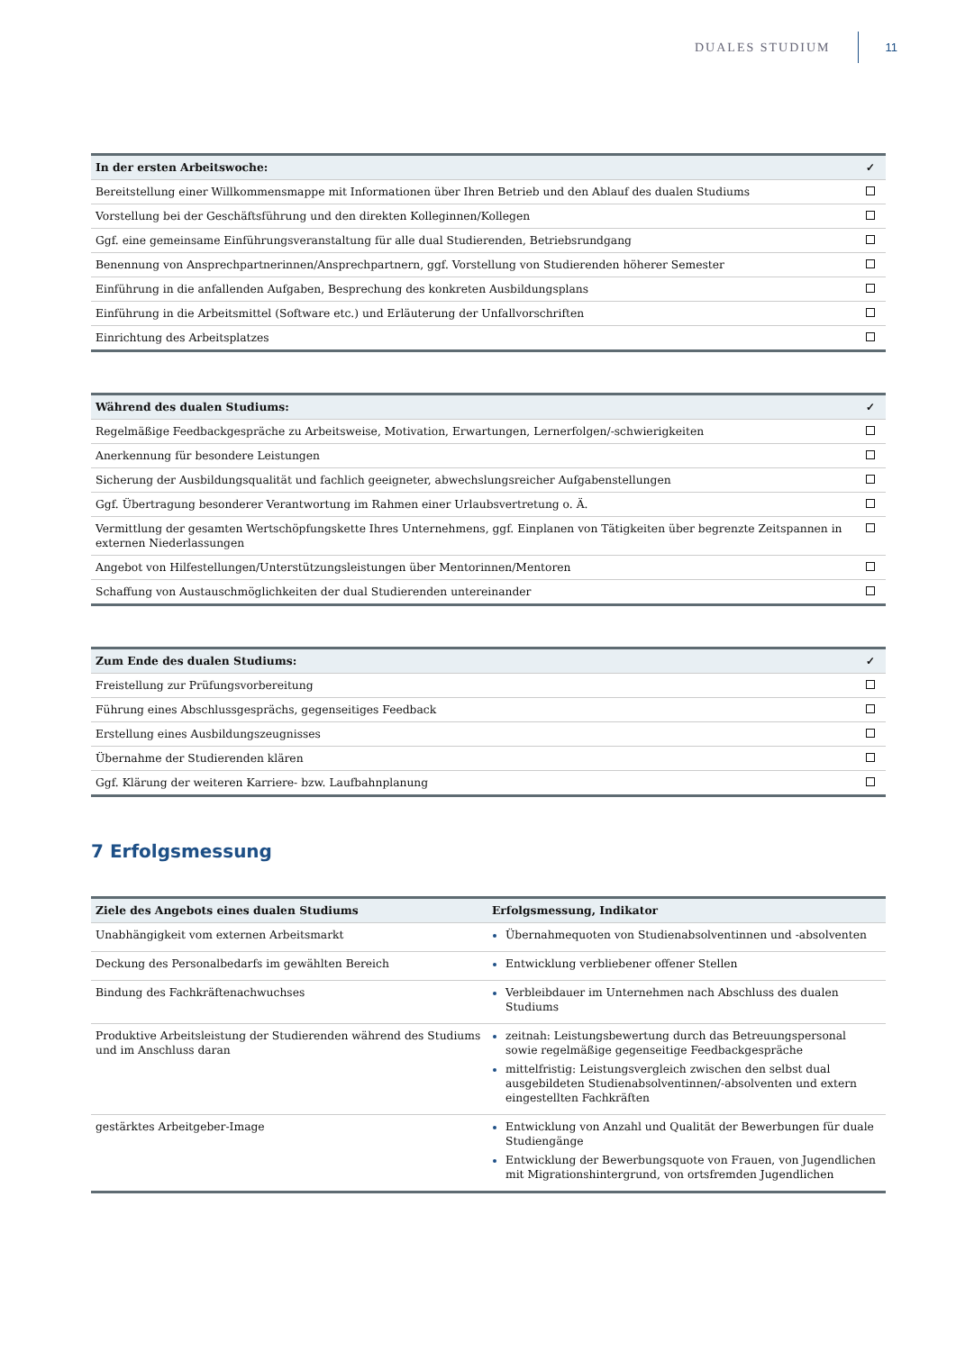DUALES STUDIUM 11
| In der ersten Arbeitswoche: | ✓ |
| --- | --- |
| Bereitstellung einer Willkommensmappe mit Informationen über Ihren Betrieb und den Ablauf des dualen Studiums | |
| Vorstellung bei der Geschäftsführung und den direkten Kolleginnen/Kollegen | |
| Ggf. eine gemeinsame Einführungsveranstaltung für alle dual Studierenden, Betriebsrundgang | |
| Benennung von Ansprechpartnerinnen/Ansprechpartnern, ggf. Vorstellung von Studierenden höherer Semester | |
| Einführung in die anfallenden Aufgaben, Besprechung des konkreten Ausbildungsplans | |
| Einführung in die Arbeitsmittel (Software etc.) und Erläuterung der Unfallvorschriften | |
| Einrichtung des Arbeitsplatzes | |
| Während des dualen Studiums: | ✓ |
| --- | --- |
| Regelmäßige Feedbackgespräche zu Arbeitsweise, Motivation, Erwartungen, Lernerfolgen/-schwierigkeiten | |
| Anerkennung für besondere Leistungen | |
| Sicherung der Ausbildungsqualität und fachlich geeigneter, abwechslungsreicher Aufgabenstellungen | |
| Ggf. Übertragung besonderer Verantwortung im Rahmen einer Urlaubsvertretung o. Ä. | |
| Vermittlung der gesamten Wertschöpfungskette Ihres Unternehmens, ggf. Einplanen von Tätigkeiten über begrenzte Zeitspannen in externen Niederlassungen | |
| Angebot von Hilfestellungen/Unterstützungsleistungen über Mentorinnen/Mentoren | |
| Schaffung von Austauschmöglichkeiten der dual Studierenden untereinander | |
| Zum Ende des dualen Studiums: | ✓ |
| --- | --- |
| Freistellung zur Prüfungsvorbereitung | |
| Führung eines Abschlussgesprächs, gegenseitiges Feedback | |
| Erstellung eines Ausbildungszeugnisses | |
| Übernahme der Studierenden klären | |
| Ggf. Klärung der weiteren Karriere- bzw. Laufbahnplanung | |
7 Erfolgsmessung
| Ziele des Angebots eines dualen Studiums | Erfolgsmessung, Indikator |
| --- | --- |
| Unabhängigkeit vom externen Arbeitsmarkt | Übernahmequoten von Studienabsolventinnen und -absolventen |
| Deckung des Personalbedarfs im gewählten Bereich | Entwicklung verbliebener offener Stellen |
| Bindung des Fachkräftenachwuchses | Verbleibdauer im Unternehmen nach Abschluss des dualen Studiums |
| Produktive Arbeitsleistung der Studierenden während des Studiums und im Anschluss daran | zeitnah: Leistungsbewertung durch das Betreuungspersonal sowie regelmäßige gegenseitige Feedbackgespräche mittelfristig: Leistungsvergleich zwischen den selbst dual ausgebildeten Studienabsolventinnen/-absolventen und extern eingestellten Fachkräften |
| gestärktes Arbeitgeber-Image | Entwicklung von Anzahl und Qualität der Bewerbungen für duale Studiengänge Entwicklung der Bewerbungsquote von Frauen, von Jugendlichen mit Migrationshintergrund, von ortsfremden Jugendlichen |